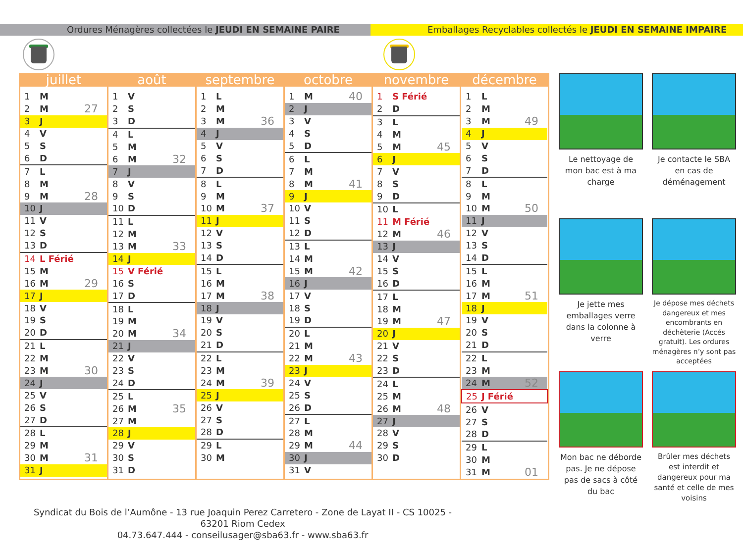Ordures Ménagères collectées le JEUDI EN SEMAINE PAIRE Emballages Recyclables collectés le JEUDI EN SEMAINE IMPAIRE
juillet
| 1 | M | |
| 2 | M | 27 |
| 3 | J | |
| 4 | V | |
| 5 | S | |
| 6 | D | |
| 7 | L | |
| 8 | M | |
| 9 | M | 28 |
| 10 | J | |
| 11 | V | |
| 12 | S | |
| 13 | D | |
| 14 | L Férié | |
| 15 | M | |
| 16 | M | 29 |
| 17 | J | |
| 18 | V | |
| 19 | S | |
| 20 | D | |
| 21 | L | |
| 22 | M | |
| 23 | M | 30 |
| 24 | J | |
| 25 | V | |
| 26 | S | |
| 27 | D | |
| 28 | L | |
| 29 | M | |
| 30 | M | 31 |
| 31 | J | |
août
| 1 | V | |
| 2 | S | |
| 3 | D | |
| 4 | L | |
| 5 | M | |
| 6 | M | 32 |
| 7 | J | |
| 8 | V | |
| 9 | S | |
| 10 | D | |
| 11 | L | |
| 12 | M | |
| 13 | M | 33 |
| 14 | J | |
| 15 | V Férié | |
| 16 | S | |
| 17 | D | |
| 18 | L | |
| 19 | M | |
| 20 | M | 34 |
| 21 | J | |
| 22 | V | |
| 23 | S | |
| 24 | D | |
| 25 | L | |
| 26 | M | 35 |
| 27 | M | |
| 28 | J | |
| 29 | V | |
| 30 | S | |
| 31 | D | |
septembre
| 1 | L | |
| 2 | M | |
| 3 | M | 36 |
| 4 | J | |
| 5 | V | |
| 6 | S | |
| 7 | D | |
| 8 | L | |
| 9 | M | |
| 10 | M | 37 |
| 11 | J | |
| 12 | V | |
| 13 | S | |
| 14 | D | |
| 15 | L | |
| 16 | M | |
| 17 | M | 38 |
| 18 | J | |
| 19 | V | |
| 20 | S | |
| 21 | D | |
| 22 | L | |
| 23 | M | |
| 24 | M | 39 |
| 25 | J | |
| 26 | V | |
| 27 | S | |
| 28 | D | |
| 29 | L | |
| 30 | M | |
octobre
| 1 | M | 40 |
| 2 | J | |
| 3 | V | |
| 4 | S | |
| 5 | D | |
| 6 | L | |
| 7 | M | |
| 8 | M | 41 |
| 9 | J | |
| 10 | V | |
| 11 | S | |
| 12 | D | |
| 13 | L | |
| 14 | M | |
| 15 | M | 42 |
| 16 | J | |
| 17 | V | |
| 18 | S | |
| 19 | D | |
| 20 | L | |
| 21 | M | |
| 22 | M | 43 |
| 23 | J | |
| 24 | V | |
| 25 | S | |
| 26 | D | |
| 27 | L | |
| 28 | M | |
| 29 | M | 44 |
| 30 | J | |
| 31 | V | |
novembre
| 1 | S Férié | |
| 2 | D | |
| 3 | L | |
| 4 | M | |
| 5 | M | 45 |
| 6 | J | |
| 7 | V | |
| 8 | S | |
| 9 | D | |
| 10 | L | |
| 11 | M Férié | |
| 12 | M | 46 |
| 13 | J | |
| 14 | V | |
| 15 | S | |
| 16 | D | |
| 17 | L | |
| 18 | M | |
| 19 | M | 47 |
| 20 | J | |
| 21 | V | |
| 22 | S | |
| 23 | D | |
| 24 | L | |
| 25 | M | |
| 26 | M | 48 |
| 27 | J | |
| 28 | V | |
| 29 | S | |
| 30 | D | |
décembre
| 1 | L | |
| 2 | M | |
| 3 | M | 49 |
| 4 | J | |
| 5 | V | |
| 6 | S | |
| 7 | D | |
| 8 | L | |
| 9 | M | |
| 10 | M | 50 |
| 11 | J | |
| 12 | V | |
| 13 | S | |
| 14 | D | |
| 15 | L | |
| 16 | M | |
| 17 | M | 51 |
| 18 | J | |
| 19 | V | |
| 20 | S | |
| 21 | D | |
| 22 | L | |
| 23 | M | |
| 24 | M | 52 |
| 25 | J Férié | |
| 26 | V | |
| 27 | S | |
| 28 | D | |
| 29 | L | |
| 30 | M | |
| 31 | M | 01 |
Le nettoyage de mon bac est à ma charge
Je contacte le SBA en cas de déménagement
Je jette mes emballages verre dans la colonne à verre
Je dépose mes déchets dangereux et mes encombrants en déchèterie (Accés gratuit). Les ordures ménagères n’y sont pas acceptées
Mon bac ne déborde pas. Je ne dépose pas de sacs à côté du bac
Brûler mes déchets est interdit et dangereux pour ma santé et celle de mes voisins
Syndicat du Bois de l’Aumône - 13 rue Joaquin Perez Carretero - Zone de Layat II - CS 10025 - 63201 Riom Cedex
04.73.647.444 - conseilusager@sba63.fr - www.sba63.fr